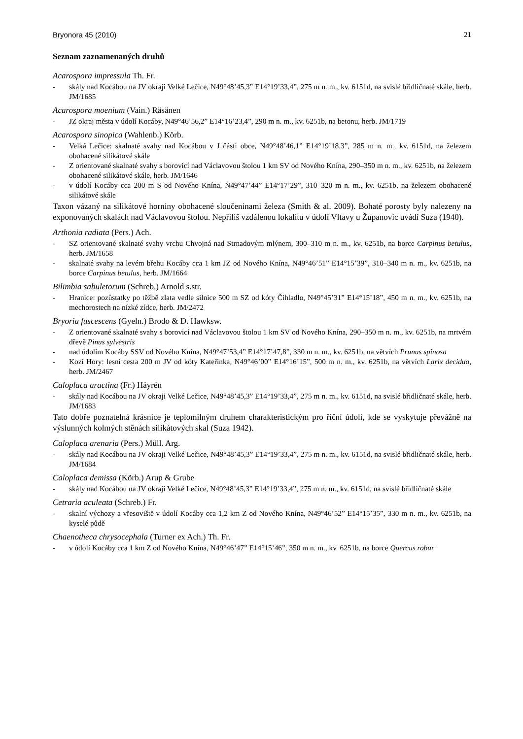Bryonora 45 (2010) 21
Seznam zaznamenaných druhů
Acarospora impressula Th. Fr.
- skály nad Kocábou na JV okraji Velké Lečice, N49°48’45,3” E14°19’33,4”, 275 m n. m., kv. 6151d, na svislé břidličnaté skále, herb. JM/1685
Acarospora moenium (Vain.) Räsänen
- JZ okraj města v údolí Kocáby, N49°46’56,2” E14°16’23,4”, 290 m n. m., kv. 6251b, na betonu, herb. JM/1719
Acarospora sinopica (Wahlenb.) Körb.
- Velká Lečice: skalnaté svahy nad Kocábou v J části obce, N49°48’46,1” E14°19’18,3”, 285 m n. m., kv. 6151d, na železem obohacené silikátové skále
- Z orientované skalnaté svahy s borovicí nad Václavovou štolou 1 km SV od Nového Knína, 290–350 m n. m., kv. 6251b, na železem obohacené silikátové skále, herb. JM/1646
- v údolí Kocáby cca 200 m S od Nového Knína, N49°47’44” E14°17’29”, 310–320 m n. m., kv. 6251b, na železem obohacené silikátové skále
Taxon vázaný na silikátové horniny obohacené sloučeninami železa (Smith & al. 2009). Bohaté porosty byly nalezeny na exponovaných skalách nad Václavovou štolou. Nepříliš vzdálenou lokalitu v údolí Vltavy u Županovic uvádí Suza (1940).
Arthonia radiata (Pers.) Ach.
- SZ orientované skalnaté svahy vrchu Chvojná nad Strnadovým mlýnem, 300–310 m n. m., kv. 6251b, na borce Carpinus betulus, herb. JM/1658
- skalnaté svahy na levém břehu Kocáby cca 1 km JZ od Nového Knína, N49°46’51” E14°15’39”, 310–340 m n. m., kv. 6251b, na borce Carpinus betulus, herb. JM/1664
Bilimbia sabuletorum (Schreb.) Arnold s.str.
- Hranice: pozůstatky po těžbě zlata vedle silnice 500 m SZ od kóty Čihladlo, N49°45’31” E14°15’18”, 450 m n. m., kv. 6251b, na mechorostech na nízké zídce, herb. JM/2472
Bryoria fuscescens (Gyeln.) Brodo & D. Hawksw.
- Z orientované skalnaté svahy s borovicí nad Václavovou štolou 1 km SV od Nového Knína, 290–350 m n. m., kv. 6251b, na mrtvém dřevě Pinus sylvestris
- nad údolím Kocáby SSV od Nového Knína, N49°47’53,4” E14°17’47,8”, 330 m n. m., kv. 6251b, na větvích Prunus spinosa
- Kozí Hory: lesní cesta 200 m JV od kóty Kateřinka, N49°46’00” E14°16’15”, 500 m n. m., kv. 6251b, na větvích Larix decidua, herb. JM/2467
Caloplaca aractina (Fr.) Häyrén
- skály nad Kocábou na JV okraji Velké Lečice, N49°48’45,3” E14°19’33,4”, 275 m n. m., kv. 6151d, na svislé břidličnaté skále, herb. JM/1683
Tato dobře poznatelná krásnice je teplomilným druhem charakteristickým pro říční údolí, kde se vyskytuje převážně na výslunných kolmých stěnách silikátových skal (Suza 1942).
Caloplaca arenaria (Pers.) Müll. Arg.
- skály nad Kocábou na JV okraji Velké Lečice, N49°48’45,3” E14°19’33,4”, 275 m n. m., kv. 6151d, na svislé břidličnaté skále, herb. JM/1684
Caloplaca demissa (Körb.) Arup & Grube
- skály nad Kocábou na JV okraji Velké Lečice, N49°48’45,3” E14°19’33,4”, 275 m n. m., kv. 6151d, na svislé břidličnaté skále
Cetraria aculeata (Schreb.) Fr.
- skalní výchozy a vřesoviště v údolí Kocáby cca 1,2 km Z od Nového Knína, N49°46’52” E14°15’35”, 330 m n. m., kv. 6251b, na kyselé půdě
Chaenotheca chrysocephala (Turner ex Ach.) Th. Fr.
- v údolí Kocáby cca 1 km Z od Nového Knína, N49°46’47” E14°15’46”, 350 m n. m., kv. 6251b, na borce Quercus robur